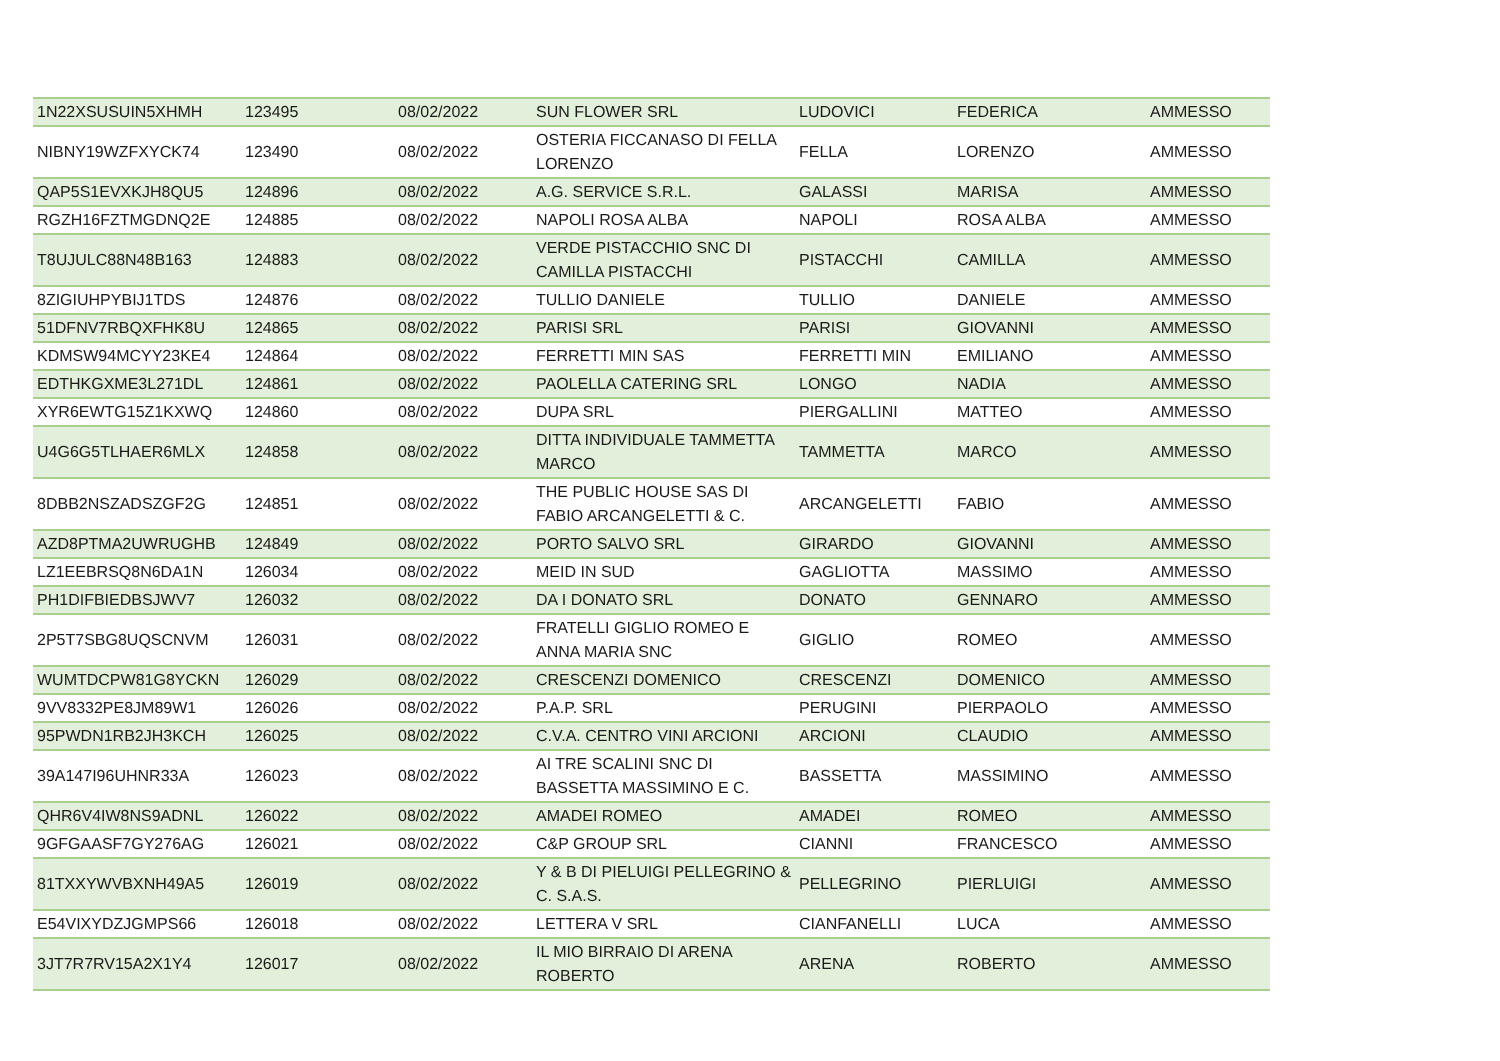| 1N22XSUSUIN5XHMH | 123495 | 08/02/2022 | SUN FLOWER SRL | LUDOVICI | FEDERICA | AMMESSO |
| NIBNY19WZFXYCK74 | 123490 | 08/02/2022 | OSTERIA FICCANASO DI FELLA LORENZO | FELLA | LORENZO | AMMESSO |
| QAP5S1EVXKJH8QU5 | 124896 | 08/02/2022 | A.G. SERVICE S.R.L. | GALASSI | MARISA | AMMESSO |
| RGZH16FZTMGDNQ2E | 124885 | 08/02/2022 | NAPOLI ROSA ALBA | NAPOLI | ROSA ALBA | AMMESSO |
| T8UJULC88N48B163 | 124883 | 08/02/2022 | VERDE PISTACCHIO SNC DI CAMILLA PISTACCHI | PISTACCHI | CAMILLA | AMMESSO |
| 8ZIGIUHPYBIJ1TDS | 124876 | 08/02/2022 | TULLIO DANIELE | TULLIO | DANIELE | AMMESSO |
| 51DFNV7RBQXFHK8U | 124865 | 08/02/2022 | PARISI SRL | PARISI | GIOVANNI | AMMESSO |
| KDMSW94MCYY23KE4 | 124864 | 08/02/2022 | FERRETTI MIN SAS | FERRETTI MIN | EMILIANO | AMMESSO |
| EDTHKGXME3L271DL | 124861 | 08/02/2022 | PAOLELLA CATERING SRL | LONGO | NADIA | AMMESSO |
| XYR6EWTG15Z1KXWQ | 124860 | 08/02/2022 | DUPA SRL | PIERGALLINI | MATTEO | AMMESSO |
| U4G6G5TLHAER6MLX | 124858 | 08/02/2022 | DITTA INDIVIDUALE TAMMETTA MARCO | TAMMETTA | MARCO | AMMESSO |
| 8DBB2NSZADSZGF2G | 124851 | 08/02/2022 | THE PUBLIC HOUSE SAS DI FABIO ARCANGELETTI & C. | ARCANGELETTI | FABIO | AMMESSO |
| AZD8PTMA2UWRUGHB | 124849 | 08/02/2022 | PORTO SALVO SRL | GIRARDO | GIOVANNI | AMMESSO |
| LZ1EEBRSQ8N6DA1N | 126034 | 08/02/2022 | MEID IN SUD | GAGLIOTTA | MASSIMO | AMMESSO |
| PH1DIFBIEDBSJWV7 | 126032 | 08/02/2022 | DA I DONATO SRL | DONATO | GENNARO | AMMESSO |
| 2P5T7SBG8UQSCNVM | 126031 | 08/02/2022 | FRATELLI GIGLIO ROMEO E ANNA MARIA SNC | GIGLIO | ROMEO | AMMESSO |
| WUMTDCPW81G8YCKN | 126029 | 08/02/2022 | CRESCENZI DOMENICO | CRESCENZI | DOMENICO | AMMESSO |
| 9VV8332PE8JM89W1 | 126026 | 08/02/2022 | P.A.P. SRL | PERUGINI | PIERPAOLO | AMMESSO |
| 95PWDN1RB2JH3KCH | 126025 | 08/02/2022 | C.V.A. CENTRO VINI ARCIONI | ARCIONI | CLAUDIO | AMMESSO |
| 39A147I96UHNR33A | 126023 | 08/02/2022 | AI TRE SCALINI SNC DI BASSETTA MASSIMINO E C. | BASSETTA | MASSIMINO | AMMESSO |
| QHR6V4IW8NS9ADNL | 126022 | 08/02/2022 | AMADEI ROMEO | AMADEI | ROMEO | AMMESSO |
| 9GFGAASF7GY276AG | 126021 | 08/02/2022 | C&P GROUP SRL | CIANNI | FRANCESCO | AMMESSO |
| 81TXXYWVBXNH49A5 | 126019 | 08/02/2022 | Y & B DI PIELUIGI PELLEGRINO & C. S.A.S. | PELLEGRINO | PIERLUIGI | AMMESSO |
| E54VIXYDZJGMPS66 | 126018 | 08/02/2022 | LETTERA V SRL | CIANFANELLI | LUCA | AMMESSO |
| 3JT7R7RV15A2X1Y4 | 126017 | 08/02/2022 | IL MIO BIRRAIO DI ARENA ROBERTO | ARENA | ROBERTO | AMMESSO |